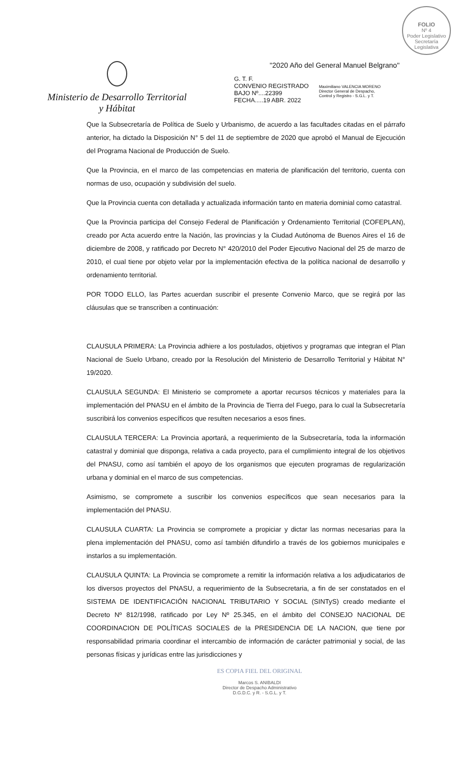FOLIO
Nº 4
Poder Legislativo
Secretaría Legislativa
Ministerio de Desarrollo Territorial
y Hábitat
"2020 Año del General Manuel Belgrano"
G. T. F.
CONVENIO REGISTRADO
BAJO Nº....22399
FECHA.....19 ABR. 2022
Maximiliano VALENCIA MORENO
Director General de Despacho,
Control y Registro - S.G.L. y T.
Que la Subsecretaría de Política de Suelo y Urbanismo, de acuerdo a las facultades citadas en el párrafo anterior, ha dictado la Disposición N° 5 del 11 de septiembre de 2020 que aprobó el Manual de Ejecución del Programa Nacional de Producción de Suelo.
Que la Provincia, en el marco de las competencias en materia de planificación del territorio, cuenta con normas de uso, ocupación y subdivisión del suelo.
Que la Provincia cuenta con detallada y actualizada información tanto en materia dominial como catastral.
Que la Provincia participa del Consejo Federal de Planificación y Ordenamiento Territorial (COFEPLAN), creado por Acta acuerdo entre la Nación, las provincias y la Ciudad Autónoma de Buenos Aires el 16 de diciembre de 2008, y ratificado por Decreto N° 420/2010 del Poder Ejecutivo Nacional del 25 de marzo de 2010, el cual tiene por objeto velar por la implementación efectiva de la política nacional de desarrollo y ordenamiento territorial.
POR TODO ELLO, las Partes acuerdan suscribir el presente Convenio Marco, que se regirá por las cláusulas que se transcriben a continuación:
CLAUSULA PRIMERA: La Provincia adhiere a los postulados, objetivos y programas que integran el Plan Nacional de Suelo Urbano, creado por la Resolución del Ministerio de Desarrollo Territorial y Hábitat N° 19/2020.
CLAUSULA SEGUNDA: El Ministerio se compromete a aportar recursos técnicos y materiales para la implementación del PNASU en el ámbito de la Provincia de Tierra del Fuego, para lo cual la Subsecretaría suscribirá los convenios específicos que resulten necesarios a esos fines.
CLAUSULA TERCERA: La Provincia aportará, a requerimiento de la Subsecretaría, toda la información catastral y dominial que disponga, relativa a cada proyecto, para el cumplimiento integral de los objetivos del PNASU, como así también el apoyo de los organismos que ejecuten programas de regularización urbana y dominial en el marco de sus competencias.
Asimismo, se compromete a suscribir los convenios específicos que sean necesarios para la implementación del PNASU.
CLAUSULA CUARTA: La Provincia se compromete a propiciar y dictar las normas necesarias para la plena implementación del PNASU, como así también difundirlo a través de los gobiernos municipales e instarlos a su implementación.
CLAUSULA QUINTA: La Provincia se compromete a remitir la información relativa a los adjudicatarios de los diversos proyectos del PNASU, a requerimiento de la Subsecretaria, a fin de ser constatados en el SISTEMA DE IDENTIFICACIÓN NACIONAL TRIBUTARIO Y SOCIAL (SINTyS) creado mediante el Decreto Nº 812/1998, ratificado por Ley Nº 25.345, en el ámbito del CONSEJO NACIONAL DE COORDINACION DE POLÍTICAS SOCIALES de la PRESIDENCIA DE LA NACION, que tiene por responsabilidad primaria coordinar el intercambio de información de carácter patrimonial y social, de las personas físicas y jurídicas entre las jurisdicciones y
ES COPIA FIEL DEL ORIGINAL
Marcos S. ANIBALDI
Director de Despacho Administrativo
D.G.D.C. y R. - S.G.L. y T.